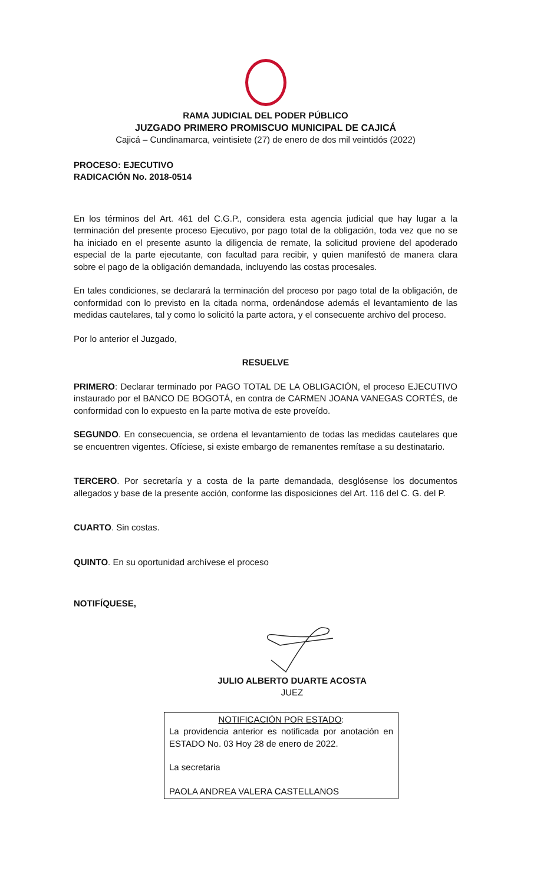RAMA JUDICIAL DEL PODER PÚBLICO
JUZGADO PRIMERO PROMISCUO MUNICIPAL DE CAJICÁ
Cajicá – Cundinamarca, veintisiete (27) de enero de dos mil veintidós (2022)
PROCESO: EJECUTIVO
RADICACIÓN No. 2018-0514
En los términos del Art. 461 del C.G.P., considera esta agencia judicial que hay lugar a la terminación del presente proceso Ejecutivo, por pago total de la obligación, toda vez que no se ha iniciado en el presente asunto la diligencia de remate, la solicitud proviene del apoderado especial de la parte ejecutante, con facultad para recibir, y quien manifestó de manera clara sobre el pago de la obligación demandada, incluyendo las costas procesales.
En tales condiciones, se declarará la terminación del proceso por pago total de la obligación, de conformidad con lo previsto en la citada norma, ordenándose además el levantamiento de las medidas cautelares, tal y como lo solicitó la parte actora, y el consecuente archivo del proceso.
Por lo anterior el Juzgado,
RESUELVE
PRIMERO: Declarar terminado por PAGO TOTAL DE LA OBLIGACIÓN, el proceso EJECUTIVO instaurado por el BANCO DE BOGOTÁ, en contra de CARMEN JOANA VANEGAS CORTÉS, de conformidad con lo expuesto en la parte motiva de este proveído.
SEGUNDO. En consecuencia, se ordena el levantamiento de todas las medidas cautelares que se encuentren vigentes. Ofíciese, si existe embargo de remanentes remítase a su destinatario.
TERCERO. Por secretaría y a costa de la parte demandada, desglósense los documentos allegados y base de la presente acción, conforme las disposiciones del Art. 116 del C. G. del P.
CUARTO. Sin costas.
QUINTO. En su oportunidad archívese el proceso
NOTIFÍQUESE,
JULIO ALBERTO DUARTE ACOSTA
JUEZ
NOTIFICACIÓN POR ESTADO:
La providencia anterior es notificada por anotación en ESTADO No. 03 Hoy 28 de enero de 2022.
La secretaria
PAOLA ANDREA VALERA CASTELLANOS